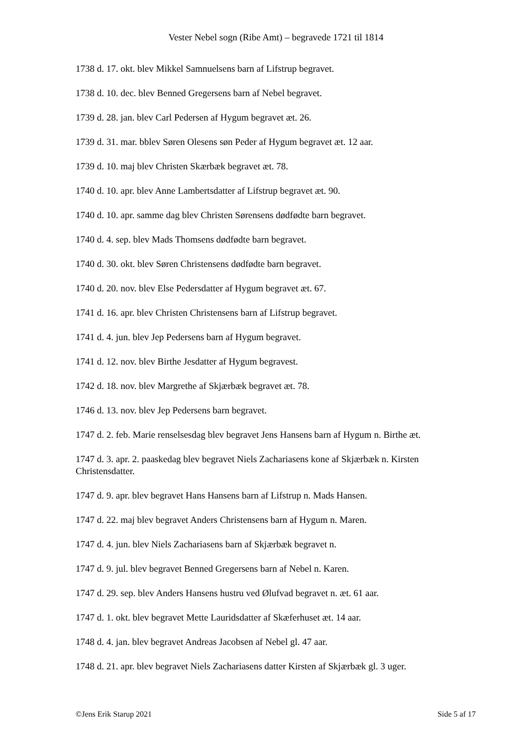Vester Nebel sogn (Ribe Amt) – begravede 1721 til 1814
1738 d. 17. okt. blev Mikkel Samnuelsens barn af Lifstrup begravet.
1738 d. 10. dec. blev Benned Gregersens barn af Nebel begravet.
1739 d. 28. jan. blev Carl Pedersen af Hygum begravet æt. 26.
1739 d. 31. mar. bblev Søren Olesens søn Peder af Hygum begravet æt. 12 aar.
1739 d. 10. maj blev Christen Skærbæk begravet æt. 78.
1740 d. 10. apr. blev Anne Lambertsdatter af Lifstrup begravet æt. 90.
1740 d. 10. apr. samme dag blev Christen Sørensens dødfødte barn begravet.
1740 d. 4. sep. blev Mads Thomsens dødfødte barn begravet.
1740 d. 30. okt. blev Søren Christensens dødfødte barn begravet.
1740 d. 20. nov. blev Else Pedersdatter af Hygum begravet æt. 67.
1741 d. 16. apr. blev Christen Christensens barn af Lifstrup begravet.
1741 d. 4. jun. blev Jep Pedersens barn af Hygum begravet.
1741 d. 12. nov. blev Birthe Jesdatter af Hygum begravest.
1742 d. 18. nov. blev Margrethe af Skjærbæk begravet æt. 78.
1746 d. 13. nov. blev Jep Pedersens barn begravet.
1747 d. 2. feb. Marie renselsesdag blev begravet Jens Hansens barn af Hygum n. Birthe æt.
1747 d. 3. apr. 2. paaskedag blev begravet Niels Zachariasens kone af Skjærbæk n. Kirsten Christensdatter.
1747 d. 9. apr. blev begravet Hans Hansens barn af Lifstrup n. Mads Hansen.
1747 d. 22. maj blev begravet Anders Christensens barn af Hygum n. Maren.
1747 d. 4. jun. blev Niels Zachariasens barn af Skjærbæk begravet n.
1747 d. 9. jul. blev begravet Benned Gregersens barn af Nebel n. Karen.
1747 d. 29. sep. blev Anders Hansens hustru ved Ølufvad begravet n. æt. 61 aar.
1747 d. 1. okt. blev begravet Mette Lauridsdatter af Skæferhuset æt. 14 aar.
1748 d. 4. jan. blev begravet Andreas Jacobsen af Nebel gl. 47 aar.
1748 d. 21. apr. blev begravet Niels Zachariasens datter Kirsten af Skjærbæk gl. 3 uger.
©Jens Erik Starup 2021 Side 5 af 17